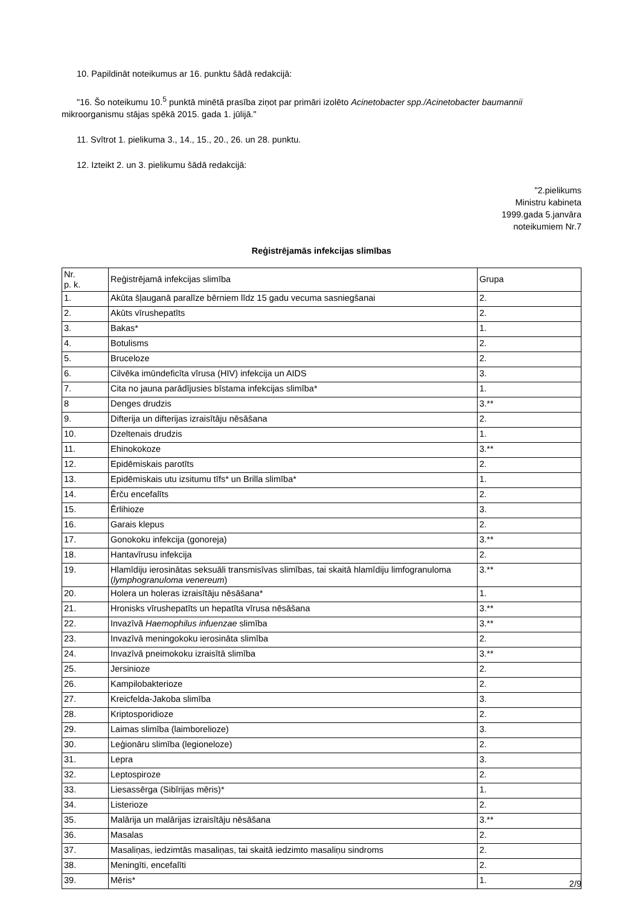10. Papildināt noteikumus ar 16. punktu šādā redakcijā:
"16. Šo noteikumu 10.<sup>5</sup> punktā minētā prasība ziņot par primāri izolēto Acinetobacter spp./Acinetobacter baumannii mikroorganismu stājas spēkā 2015. gada 1. jūlijā."
11. Svītrot 1. pielikuma 3., 14., 15., 20., 26. un 28. punktu.
12. Izteikt 2. un 3. pielikumu šādā redakcijā:
"2.pielikums
Ministru kabineta
1999.gada 5.janvāra
noteikumiem Nr.7
Reģistrējamās infekcijas slimības
| Nr. p. k. | Reģistrējamā infekcijas slimība | Grupa |
| 1. | Akūta šļauganā paralīze bērniem līdz 15 gadu vecuma sasniegšanai | 2. |
| 2. | Akūts vīrushepatīts | 2. |
| 3. | Bakas* | 1. |
| 4. | Botulisms | 2. |
| 5. | Bruceloze | 2. |
| 6. | Cilvēka imūndeficīta vīrusa (HIV) infekcija un AIDS | 3. |
| 7. | Cita no jauna parādījusies bīstama infekcijas slimība* | 1. |
| 8 | Denges drudzis | 3.** |
| 9. | Difterija un difterijas izraisītāju nēsāšana | 2. |
| 10. | Dzeltenais drudzis | 1. |
| 11. | Ehinokokoze | 3.** |
| 12. | Epidēmiskais parotīts | 2. |
| 13. | Epidēmiskais utu izsitumu tīfs* un Brilla slimība* | 1. |
| 14. | Ērču encefalīts | 2. |
| 15. | Ērlihioze | 3. |
| 16. | Garais klepus | 2. |
| 17. | Gonokoku infekcija (gonoreja) | 3.** |
| 18. | Hantavīrusu infekcija | 2. |
| 19. | Hlamīdiju ierosinātas seksuāli transmisīvas slimības, tai skaitā hlamīdiju limfogranuloma ( lymphogranuloma venereum ) | 3.** |
| 20. | Holera un holeras izraisītāju nēsāšana* | 1. |
| 21. | Hronisks vīrushepatīts un hepatīta vīrusa nēsāšana | 3.** |
| 22. | Invazīvā Haemophilus infuenzae slimība | 3.** |
| 23. | Invazīvā meningokoku ierosināta slimība | 2. |
| 24. | Invazīvā pneimokoku izraisītā slimība | 3.** |
| 25. | Jersinioze | 2. |
| 26. | Kampilobakterioze | 2. |
| 27. | Kreicfelda-Jakoba slimība | 3. |
| 28. | Kriptosporidioze | 2. |
| 29. | Laimas slimība (laimborelioze) | 3. |
| 30. | Leģionāru slimība (legioneloze) | 2. |
| 31. | Lepra | 3. |
| 32. | Leptospiroze | 2. |
| 33. | Liesassērga (Sibīrijas mēris)* | 1. |
| 34. | Listerioze | 2. |
| 35. | Malārija un malārijas izraisītāju nēsāšana | 3.** |
| 36. | Masalas | 2. |
| 37. | Masaliņas, iedzimtās masaliņas, tai skaitā iedzimto masaliņu sindroms | 2. |
| 38. | Meningīti, encefalīti | 2. |
| 39. | Mēris* | 1. |
2/9